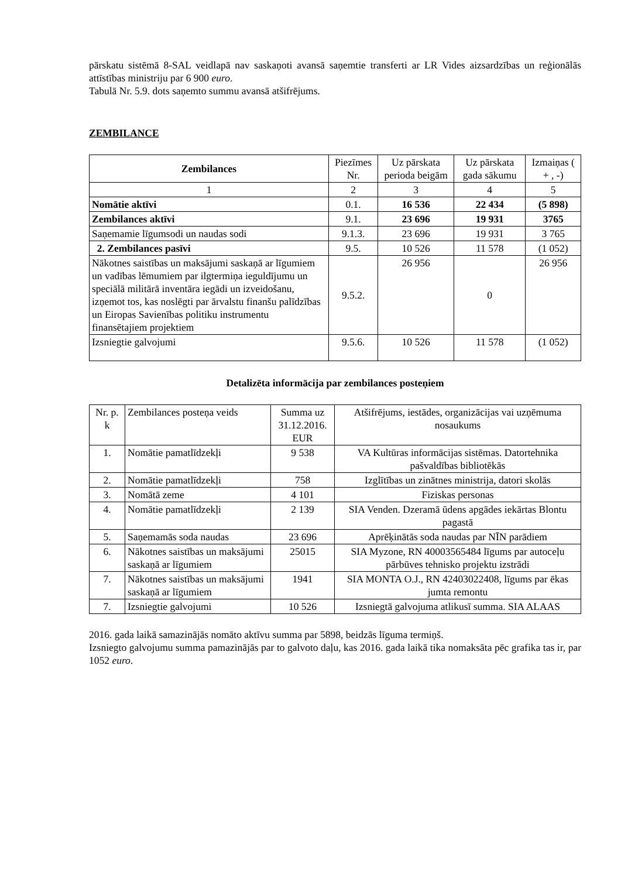pārskatu sistēmā 8-SAL veidlapā nav saskaņoti avansā saņemtie transferti ar LR Vides aizsardzības un reģionālās attīstības ministriju par 6 900 euro.
Tabulā Nr. 5.9. dots saņemto summu avansā atšifrējums.
ZEMBILANCE
| Zembilances | Piezīmes Nr. | Uz pārskata perioda beigām | Uz pārskata gada sākumu | Izmaiņas ( + , -) |
| --- | --- | --- | --- | --- |
| 1 | 2 | 3 | 4 | 5 |
| Nomātie aktīvi | 0.1. | 16 536 | 22 434 | (5 898) |
| Zembilances aktīvi | 9.1. | 23 696 | 19 931 | 3765 |
| Saņemamie līgumsodi un naudas sodi | 9.1.3. | 23 696 | 19 931 | 3 765 |
| 2. Zembilances pasīvi | 9.5. | 10 526 | 11 578 | (1 052) |
| Nākotnes saistības un maksājumi saskaņā ar līgumiem un vadības lēmumiem par ilgtermiņa ieguldījumu un speciālā militārā inventāra iegādi un izveidošanu, izņemot tos, kas noslēgti par ārvalstu finanšu palīdzības un Eiropas Savienības politiku instrumentu finansētajiem projektiem | 9.5.2. | 26 956 | 0 | 26 956 |
| Izsniegtie galvojumi | 9.5.6. | 10 526 | 11 578 | (1 052) |
Detalizēta informācija par zembilances posteņiem
| Nr. p. k | Zembilances posteņa veids | Summa uz 31.12.2016. EUR | Atšifrējums, iestādes, organizācijas vai uzņēmuma nosaukums |
| --- | --- | --- | --- |
| 1. | Nomātie pamatlīdzekļi | 9 538 | VA Kultūras informācijas sistēmas. Datortehnika pašvaldības bibliotēkās |
| 2. | Nomātie pamatlīdzekļi | 758 | Izglītības un zinātnes ministrija, datori skolās |
| 3. | Nomātā zeme | 4 101 | Fiziskas personas |
| 4. | Nomātie pamatlīdzekļi | 2 139 | SIA Venden. Dzeramā ūdens apgādes iekārtas Blontu pagastā |
| 5. | Saņemamās soda naudas | 23 696 | Aprēķinātās soda naudas par NĪN parādiem |
| 6. | Nākotnes saistības un maksājumi saskaņā ar līgumiem | 25015 | SIA Myzone, RN 40003565484 līgums par autoceļu pārbūves tehnisko projektu izstrādi |
| 7. | Nākotnes saistības un maksājumi saskaņā ar līgumiem | 1941 | SIA MONTA O.J., RN 42403022408, līgums par ēkas jumta remontu |
| 7. | Izsniegtie galvojumi | 10 526 | Izsniegtā galvojuma atlikusī summa. SIA ALAAS |
2016. gada laikā samazinājās nomāto aktīvu summa par 5898, beidzās līguma termiņš.
Izsniegto galvojumu summa pamazinājās par to galvoto daļu, kas 2016. gada laikā tika nomaksāta pēc grafika tas ir, par 1052 euro.